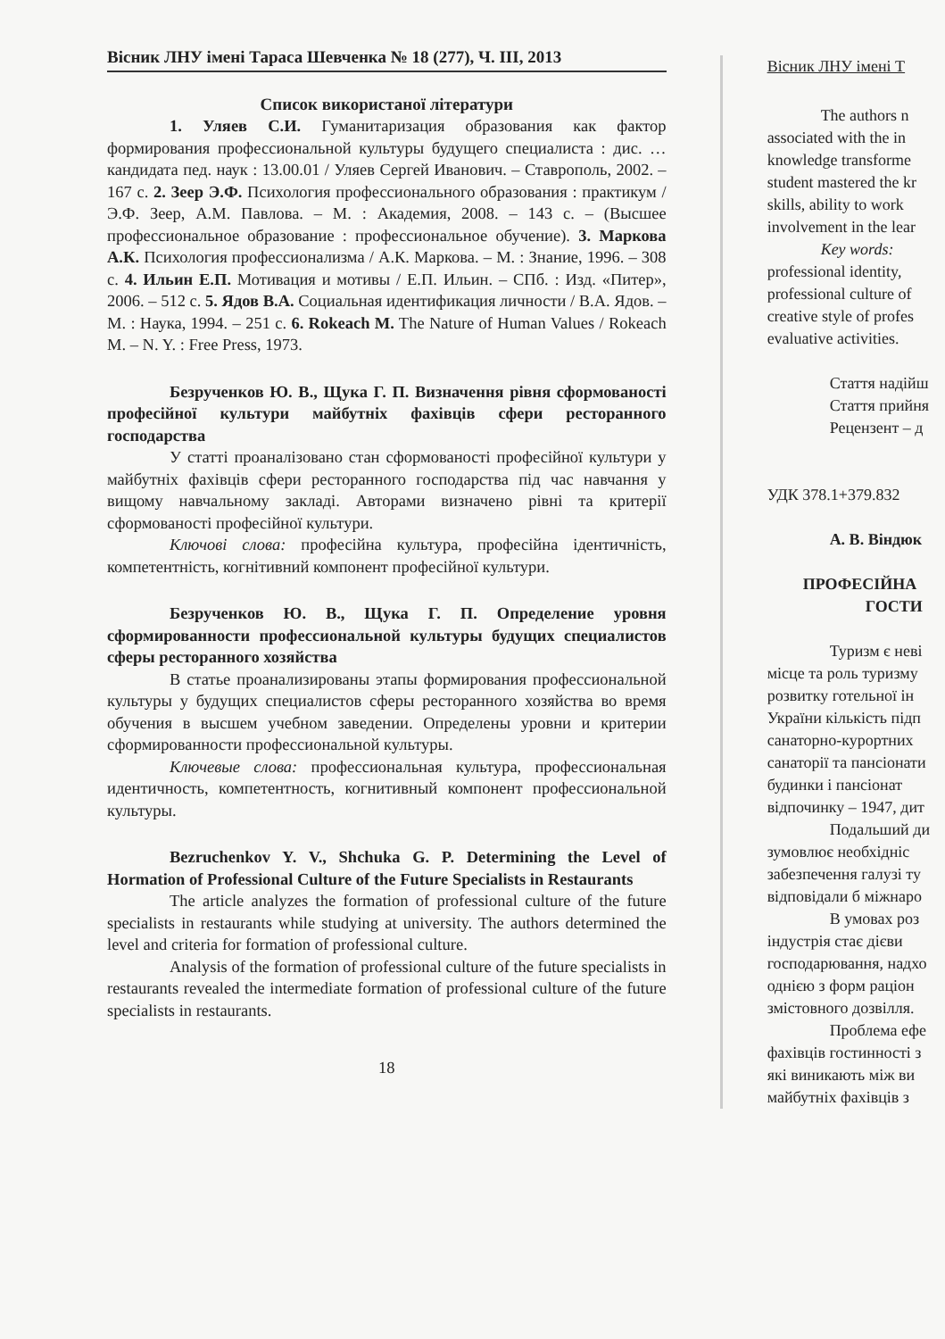Вісник ЛНУ імені Тараса Шевченка № 18 (277), Ч. ІІІ, 2013
Список використаної літератури
1. Уляев С.И. Гуманитаризация образования как фактор формирования профессиональной культуры будущего специалиста : дис. … кандидата пед. наук : 13.00.01 / Уляев Сергей Иванович. – Ставрополь, 2002. – 167 с. 2. Зеер Э.Ф. Психология профессионального образования : практикум / Э.Ф. Зеер, А.М. Павлова. – М. : Академия, 2008. – 143 с. – (Высшее профессиональное образование : профессиональное обучение). 3. Маркова А.К. Психология профессионализма / А.К. Маркова. – М. : Знание, 1996. – 308 с. 4. Ильин Е.П. Мотивация и мотивы / Е.П. Ильин. – СПб. : Изд. «Питер», 2006. – 512 с. 5. Ядов В.А. Социальная идентификация личности / В.А. Ядов. – М. : Наука, 1994. – 251 с. 6. Rokeach M. The Nature of Human Values / Rokeach M. – N. Y. : Free Press, 1973.
Безрученков Ю. В., Щука Г. П. Визначення рівня сформованості професійної культури майбутніх фахівців сфери ресторанного господарства
У статті проаналізовано стан сформованості професійної культури у майбутніх фахівців сфери ресторанного господарства під час навчання у вищому навчальному закладі. Авторами визначено рівні та критерії сформованості професійної культури.
Ключові слова: професійна культура, професійна ідентичність, компетентність, когнітивний компонент професійної культури.
Безрученков Ю. В., Щука Г. П. Определение уровня сформированности профессиональной культуры будущих специалистов сферы ресторанного хозяйства
В статье проанализированы этапы формирования профессиональной культуры у будущих специалистов сферы ресторанного хозяйства во время обучения в высшем учебном заведении. Определены уровни и критерии сформированности профессиональной культуры.
Ключевые слова: профессиональная культура, профессиональная идентичность, компетентность, когнитивный компонент профессиональной культуры.
Bezruchenkov Y. V., Shchuka G. P. Determining the Level of Hormation of Professional Culture of the Future Specialists in Restaurants
The article analyzes the formation of professional culture of the future specialists in restaurants while studying at university. The authors determined the level and criteria for formation of professional culture.
Analysis of the formation of professional culture of the future specialists in restaurants revealed the intermediate formation of professional culture of the future specialists in restaurants.
18
Вісник ЛНУ імені Т
The authors n
associated with the in
knowledge transforme
student mastered the kr
skills, ability to work
involvement in the lear
Key words:
professional identity,
professional culture of
creative style of profes
evaluative activities.
Стаття надійш
Стаття прийня
Рецензент – д
УДК 378.1+379.832
А. В. Віндюк
ПРОФЕСІЙНА
ГОСТИ
Туризм є неві
місце та роль туризму
розвитку готельної ін
України кількість підп
санаторно-курортних
санаторії та пансіонати
будинки і пансіонат
відпочинку – 1947, дит
Подальший ди
зумовлює необхідніс
забезпечення галузі ту
відповідали б міжнаро
В умовах роз
індустрія стає дієви
господарювання, надхо
однією з форм раціон
змістовного дозвілля.
Проблема ефе
фахівців гостинності з
які виникають між ви
майбутніх фахівців з